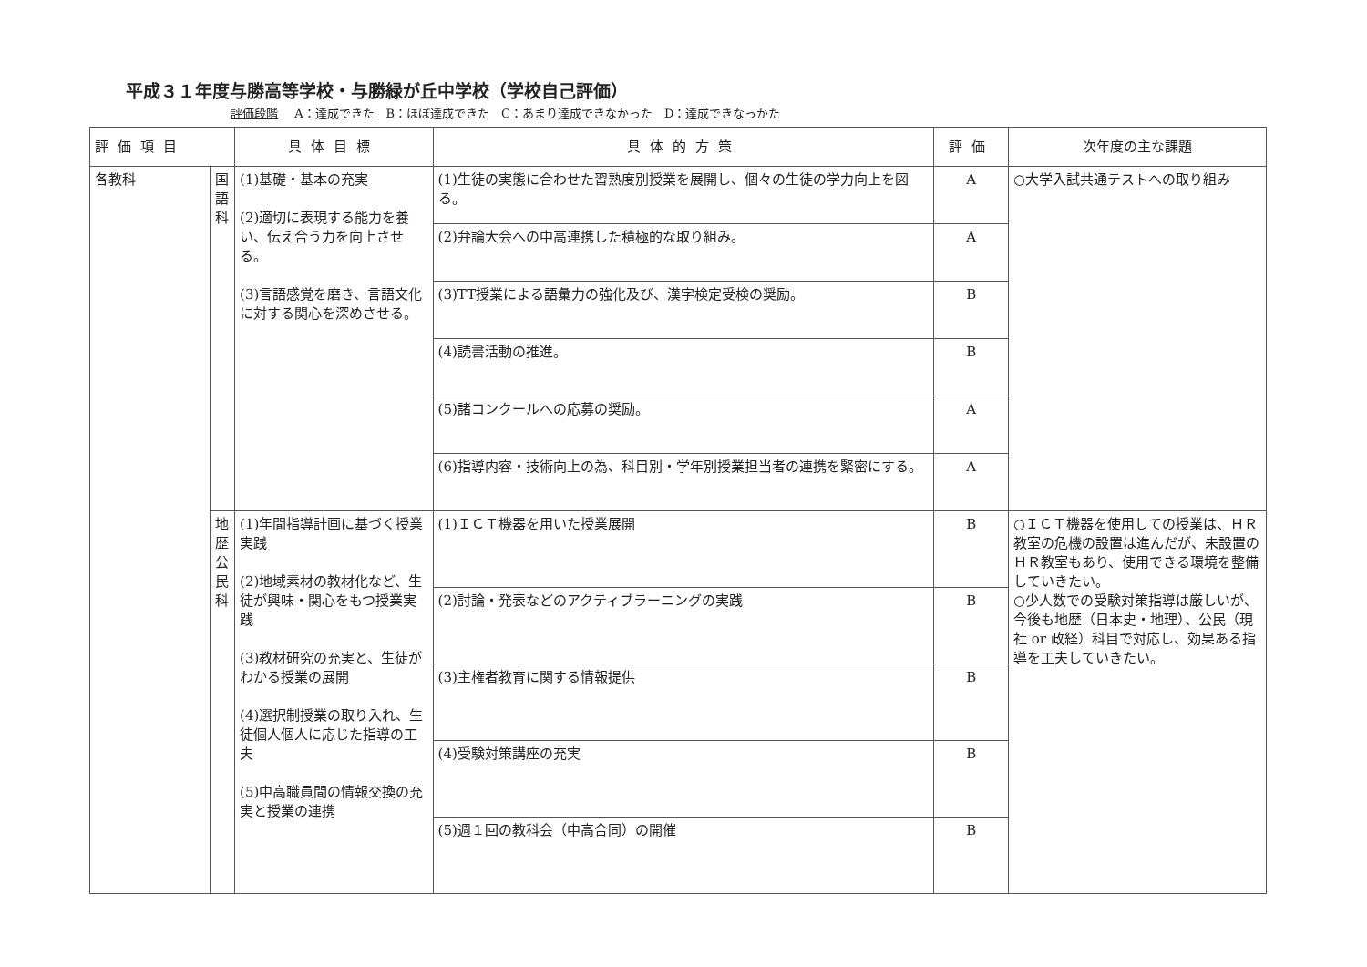平成３１年度与勝高等学校・与勝緑が丘中学校（学校自己評価）
評価段階 A：達成できた　B：ほぼ達成できた　C：あまり達成できなかった　D：達成できなっかた
| 評価項目 | | 具体目標 | 具体的方策 | 評価 | 次年度の主な課題 |
| --- | --- | --- | --- | --- | --- |
| 各教科 | 国 語 科 | (1)基礎・基本の充実 (2)適切に表現する能力を養い、伝え合う力を向上させる。 (3)言語感覚を磨き、言語文化に対する関心を深めさせる。 | (1)生徒の実態に合わせた習熟度別授業を展開し、個々の生徒の学力向上を図る。 | A | ○大学入試共通テストへの取り組み |
| | | | (2)弁論大会への中高連携した積極的な取り組み。 | A | |
| | | | (3)TT授業による語彙力の強化及び、漢字検定受検の奨励。 | B | |
| | | | (4)読書活動の推進。 | B | |
| | | | (5)諸コンクールへの応募の奨励。 | A | |
| | | | (6)指導内容・技術向上の為、科目別・学年別授業担当者の連携を緊密にする。 | A | |
| | 地 歴 公 民 科 | (1)年間指導計画に基づく授業実践 (2)地域素材の教材化など、生徒が興味・関心をもつ授業実践 (3)教材研究の充実と、生徒がわかる授業の展開 (4)選択制授業の取り入れ、生徒個人個人に応じた指導の工夫 (5)中高職員間の情報交換の充実と授業の連携 | (1)ＩＣＴ機器を用いた授業展開 | B | ○ＩＣＴ機器を使用しての授業は、ＨＲ教室の危機の設置は進んだが、未設置のＨＲ教室もあり、使用できる環境を整備していきたい。 ○少人数での受験対策指導は厳しいが、今後も地歴（日本史・地理）、公民（現社 or 政経）科目で対応し、効果ある指導を工夫していきたい。 |
| | | | (2)討論・発表などのアクティブラーニングの実践 | B | |
| | | | (3)主権者教育に関する情報提供 | B | |
| | | | (4)受験対策講座の充実 | B | |
| | | | (5)週１回の教科会（中高合同）の開催 | B | |